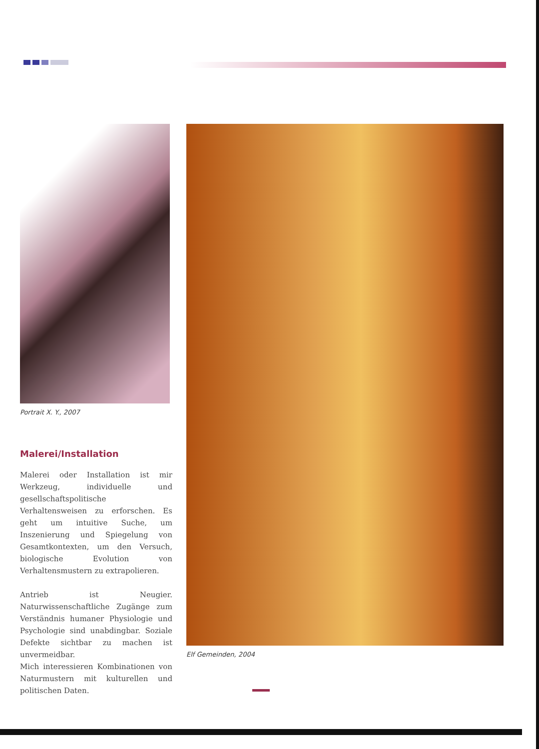Portrait X. Y., 2007
Malerei/Installation
Malerei oder Installation ist mir Werkzeug, individuelle und gesellschaftspolitische Verhaltensweisen zu erforschen. Es geht um intuitive Suche, um Inszenierung und Spiegelung von Gesamtkontexten, um den Versuch, biologische Evolution von Verhaltensmustern zu extrapolieren.
Antrieb ist Neugier. Naturwissenschaftliche Zugänge zum Verständnis humaner Physiologie und Psychologie sind unabdingbar. Soziale Defekte sichtbar zu machen ist unvermeidbar.
Mich interessieren Kombinationen von Naturmustern mit kulturellen und politischen Daten.
Elf Gemeinden, 2004